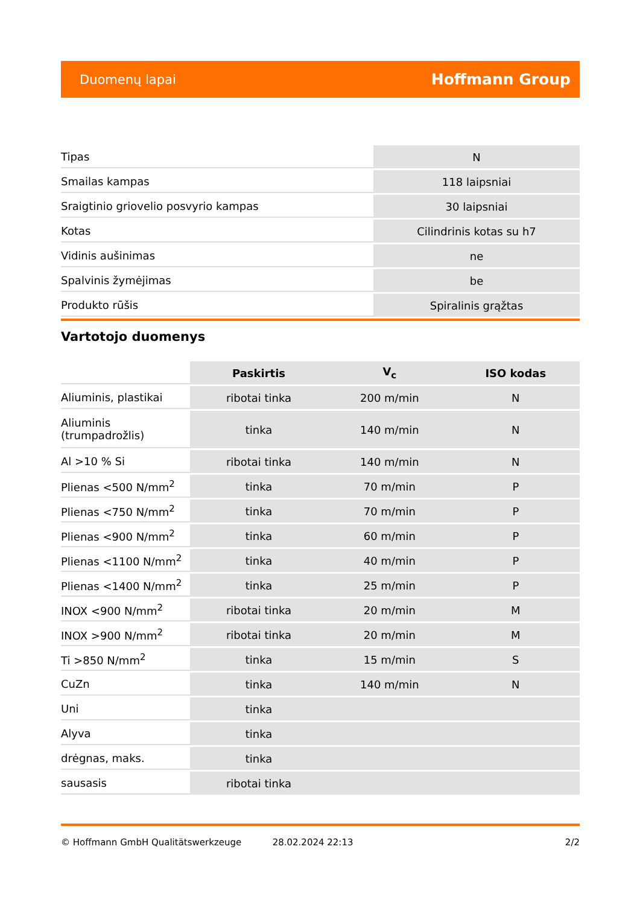Duomenų lapai Hoffmann Group
| Tipas | N |
| Smailas kampas | 118 laipsniai |
| Sraigtinio griovelio posvyrio kampas | 30 laipsniai |
| Kotas | Cilindrinis kotas su h7 |
| Vidinis aušinimas | ne |
| Spalvinis žymėjimas | be |
| Produkto rūšis | Spiralinis grąžtas |
Vartotojo duomenys
| | Paskirtis | V<sub>c</sub> | ISO kodas |
| --- | --- | --- | --- |
| Aliuminis, plastikai | ribotai tinka | 200 m/min | N |
| Aliuminis (trumpadrožlis) | tinka | 140 m/min | N |
| Al >10 % Si | ribotai tinka | 140 m/min | N |
| Plienas <500 N/mm<sup>2</sup> | tinka | 70 m/min | P |
| Plienas <750 N/mm<sup>2</sup> | tinka | 70 m/min | P |
| Plienas <900 N/mm<sup>2</sup> | tinka | 60 m/min | P |
| Plienas <1100 N/mm<sup>2</sup> | tinka | 40 m/min | P |
| Plienas <1400 N/mm<sup>2</sup> | tinka | 25 m/min | P |
| INOX <900 N/mm<sup>2</sup> | ribotai tinka | 20 m/min | M |
| INOX >900 N/mm<sup>2</sup> | ribotai tinka | 20 m/min | M |
| Ti >850 N/mm<sup>2</sup> | tinka | 15 m/min | S |
| CuZn | tinka | 140 m/min | N |
| Uni | tinka | | |
| Alyva | tinka | | |
| drėgnas, maks. | tinka | | |
| sausasis | ribotai tinka | | |
© Hoffmann GmbH Qualitätswerkzeuge 28.02.2024 22:13 2/2